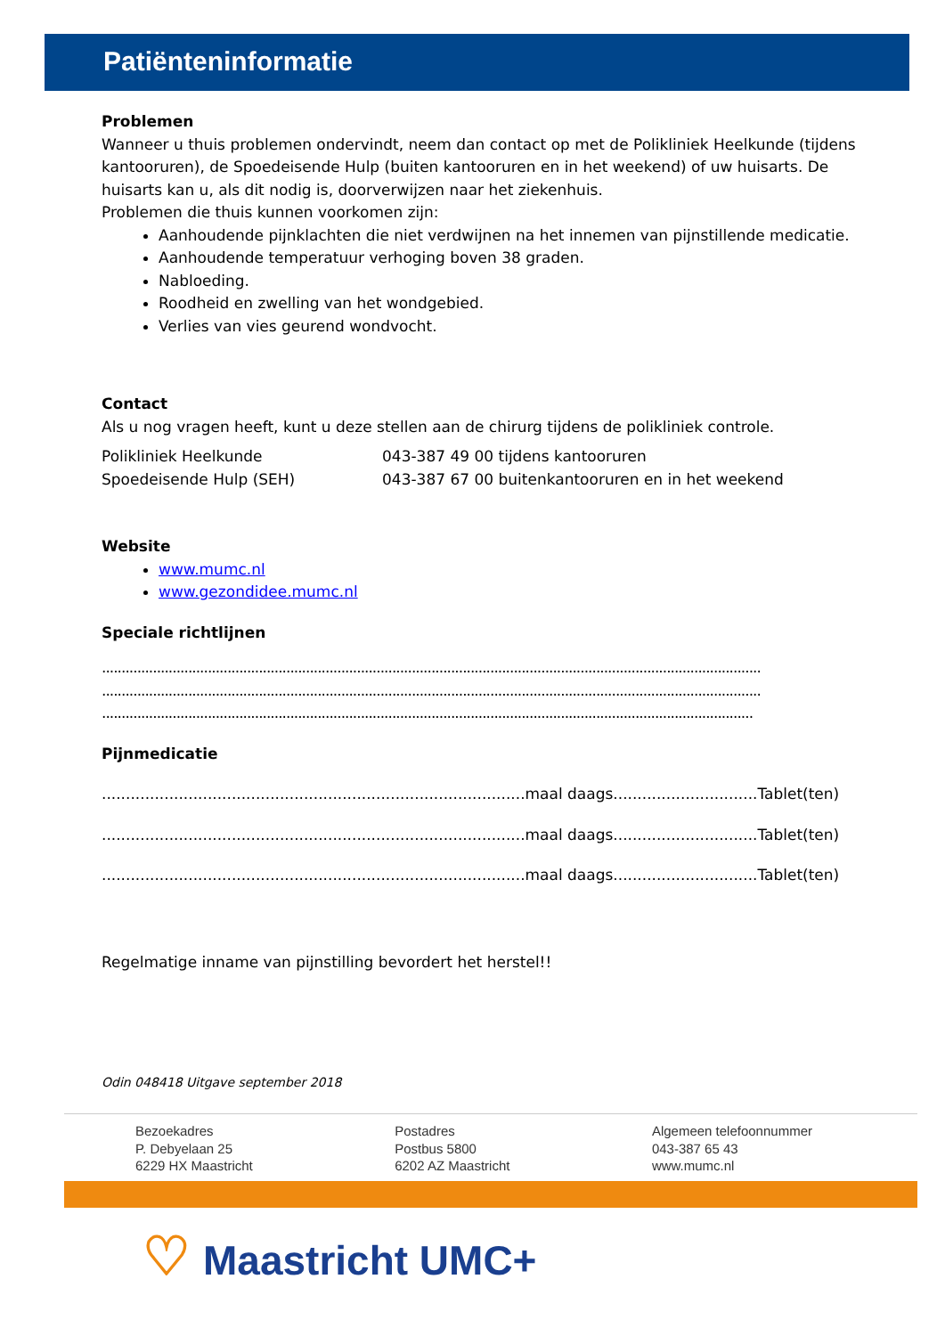Patiënteninformatie
Problemen
Wanneer u thuis problemen ondervindt, neem dan contact op met de Polikliniek Heelkunde (tijdens kantooruren), de Spoedeisende Hulp (buiten kantooruren en in het weekend) of uw huisarts. De huisarts kan u, als dit nodig is, doorverwijzen naar het ziekenhuis.
Problemen die thuis kunnen voorkomen zijn:
Aanhoudende pijnklachten die niet verdwijnen na het innemen van pijnstillende medicatie.
Aanhoudende temperatuur verhoging boven 38 graden.
Nabloeding.
Roodheid en zwelling van het wondgebied.
Verlies van vies geurend wondvocht.
Contact
Als u nog vragen heeft, kunt u deze stellen aan de chirurg tijdens de polikliniek controle.
Polikliniek Heelkunde 043-387 49 00 tijdens kantooruren
Spoedeisende Hulp (SEH) 043-387 67 00 buitenkantooruren en in het weekend
Website
www.mumc.nl
www.gezondidee.mumc.nl
Speciale richtlijnen
........................................................................................................................................................................
........................................................................................................................................................................
......................................................................................................................................................................
Pijnmedicatie
........................................................................................maal daags..............................Tablet(ten)
........................................................................................maal daags..............................Tablet(ten)
........................................................................................maal daags..............................Tablet(ten)
Regelmatige inname van pijnstilling bevordert het herstel!!
Odin 048418 Uitgave september 2018
Bezoekadres
P. Debyelaan 25
6229 HX Maastricht
Postadres
Postbus 5800
6202 AZ Maastricht
Algemeen telefoonnummer
043-387 65 43
www.mumc.nl
♡ Maastricht UMC+